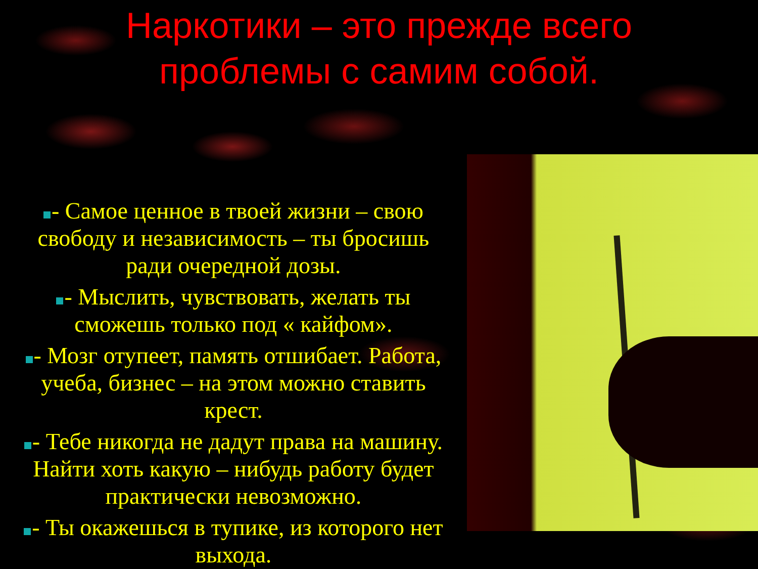Наркотики – это прежде всего
проблемы с самим собой.
- Самое ценное в твоей жизни – свою свободу и независимость – ты бросишь ради очередной дозы.
- Мыслить, чувствовать, желать ты сможешь только под « кайфом».
- Мозг отупеет, память отшибает. Работа, учеба, бизнес – на этом можно ставить крест.
- Тебе никогда не дадут права на машину. Найти хоть какую – нибудь работу будет практически невозможно.
- Ты окажешься в тупике, из которого нет выхода.